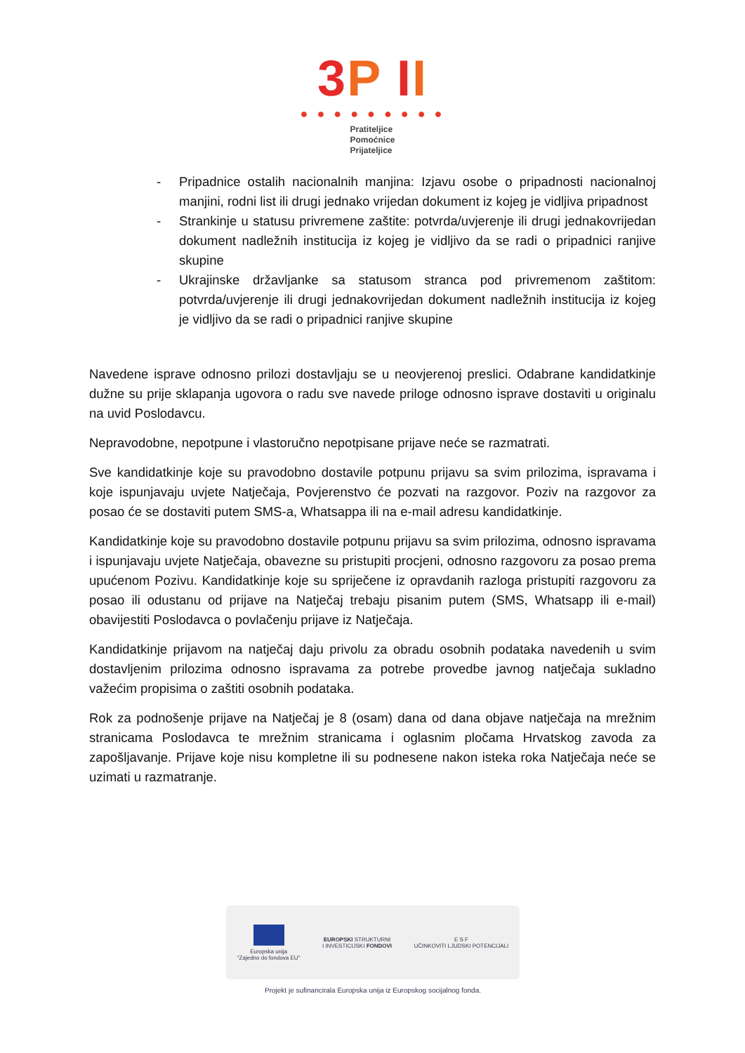3 P II
● ● ● ● ● ● ● ● ●
Pratiteljice
Pomoćnice
Prijateljice
- Pripadnice ostalih nacionalnih manjina: Izjavu osobe o pripadnosti nacionalnoj manjini, rodni list ili drugi jednako vrijedan dokument iz kojeg je vidljiva pripadnost
- Strankinje u statusu privremene zaštite: potvrda/uvjerenje ili drugi jednakovrijedan dokument nadležnih institucija iz kojeg je vidljivo da se radi o pripadnici ranjive skupine
- Ukrajinske državljanke sa statusom stranca pod privremenom zaštitom: potvrda/uvjerenje ili drugi jednakovrijedan dokument nadležnih institucija iz kojeg je vidljivo da se radi o pripadnici ranjive skupine
Navedene isprave odnosno prilozi dostavljaju se u neovjerenoj preslici. Odabrane kandidatkinje dužne su prije sklapanja ugovora o radu sve navede priloge odnosno isprave dostaviti u originalu na uvid Poslodavcu.
Nepravodobne, nepotpune i vlastoručno nepotpisane prijave neće se razmatrati.
Sve kandidatkinje koje su pravodobno dostavile potpunu prijavu sa svim prilozima, ispravama i koje ispunjavaju uvjete Natječaja, Povjerenstvo će pozvati na razgovor. Poziv na razgovor za posao će se dostaviti putem SMS-a, Whatsappa ili na e-mail adresu kandidatkinje.
Kandidatkinje koje su pravodobno dostavile potpunu prijavu sa svim prilozima, odnosno ispravama i ispunjavaju uvjete Natječaja, obavezne su pristupiti procjeni, odnosno razgovoru za posao prema upućenom Pozivu. Kandidatkinje koje su spriječene iz opravdanih razloga pristupiti razgovoru za posao ili odustanu od prijave na Natječaj trebaju pisanim putem (SMS, Whatsapp ili e-mail) obavijestiti Poslodavca o povlačenju prijave iz Natječaja.
Kandidatkinje prijavom na natječaj daju privolu za obradu osobnih podataka navedenih u svim dostavljenim prilozima odnosno ispravama za potrebe provedbe javnog natječaja sukladno važećim propisima o zaštiti osobnih podataka.
Rok za podnošenje prijave na Natječaj je 8 (osam) dana od dana objave natječaja na mrežnim stranicama Poslodavca te mrežnim stranicama i oglasnim pločama Hrvatskog zavoda za zapošljavanje. Prijave koje nisu kompletne ili su podnesene nakon isteka roka Natječaja neće se uzimati u razmatranje.
Europska unija
"Zajedno do fondova EU"
EUROPSKI STRUKTURNI
I INVESTICIJSKI FONDOVI
E S F
UČINKOVITI LJUDSKI POTENCIJALI
Projekt je sufinancirala Europska unija iz Europskog socijalnog fonda.